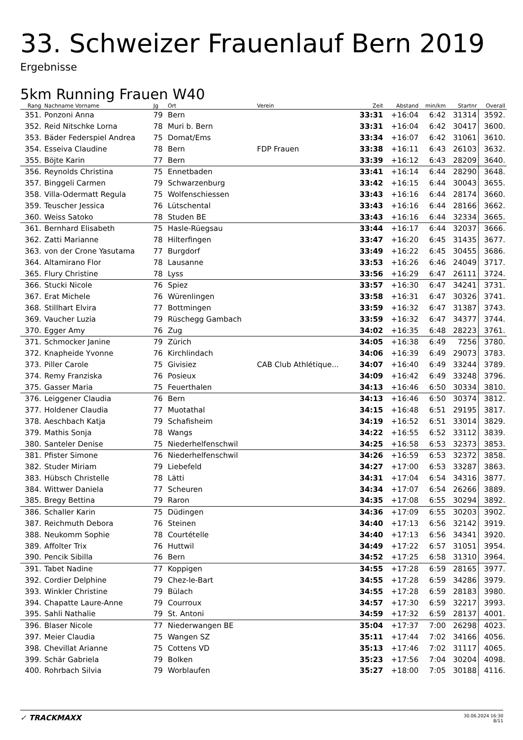33. Schweizer Frauenlauf Bern 2019
Ergebnisse
5km Running Frauen W40
| Rang | Nachname Vorname | Jg | Ort | Verein | Zeit | Abstand | min/km | Startnr | Overall |
| --- | --- | --- | --- | --- | --- | --- | --- | --- | --- |
| 351. | Ponzoni Anna | 79 | Bern | | 33:31 | +16:04 | 6:42 | 31314 | 3592. |
| 352. | Reid Nitschke Lorna | 78 | Muri b. Bern | | 33:31 | +16:04 | 6:42 | 30417 | 3600. |
| 353. | Bäder Federspiel Andrea | 75 | Domat/Ems | | 33:34 | +16:07 | 6:42 | 31061 | 3610. |
| 354. | Esseiva Claudine | 78 | Bern | FDP Frauen | 33:38 | +16:11 | 6:43 | 26103 | 3632. |
| 355. | Böjte Karin | 77 | Bern | | 33:39 | +16:12 | 6:43 | 28209 | 3640. |
| 356. | Reynolds Christina | 75 | Ennetbaden | | 33:41 | +16:14 | 6:44 | 28290 | 3648. |
| 357. | Binggeli Carmen | 79 | Schwarzenburg | | 33:42 | +16:15 | 6:44 | 30043 | 3655. |
| 358. | Villa-Odermatt Regula | 75 | Wolfenschiessen | | 33:43 | +16:16 | 6:44 | 28174 | 3660. |
| 359. | Teuscher Jessica | 76 | Lütschental | | 33:43 | +16:16 | 6:44 | 28166 | 3662. |
| 360. | Weiss Satoko | 78 | Studen BE | | 33:43 | +16:16 | 6:44 | 32334 | 3665. |
| 361. | Bernhard Elisabeth | 75 | Hasle-Rüegsau | | 33:44 | +16:17 | 6:44 | 32037 | 3666. |
| 362. | Zatti Marianne | 78 | Hilterfingen | | 33:47 | +16:20 | 6:45 | 31435 | 3677. |
| 363. | von der Crone Yasutama | 77 | Burgdorf | | 33:49 | +16:22 | 6:45 | 30455 | 3686. |
| 364. | Altamirano Flor | 78 | Lausanne | | 33:53 | +16:26 | 6:46 | 24049 | 3717. |
| 365. | Flury Christine | 78 | Lyss | | 33:56 | +16:29 | 6:47 | 26111 | 3724. |
| 366. | Stucki Nicole | 76 | Spiez | | 33:57 | +16:30 | 6:47 | 34241 | 3731. |
| 367. | Erat Michele | 76 | Würenlingen | | 33:58 | +16:31 | 6:47 | 30326 | 3741. |
| 368. | Stillhart Elvira | 77 | Bottmingen | | 33:59 | +16:32 | 6:47 | 31387 | 3743. |
| 369. | Vaucher Luzia | 79 | Rüschegg Gambach | | 33:59 | +16:32 | 6:47 | 34377 | 3744. |
| 370. | Egger Amy | 76 | Zug | | 34:02 | +16:35 | 6:48 | 28223 | 3761. |
| 371. | Schmocker Janine | 79 | Zürich | | 34:05 | +16:38 | 6:49 | 7256 | 3780. |
| 372. | Knapheide Yvonne | 76 | Kirchlindach | | 34:06 | +16:39 | 6:49 | 29073 | 3783. |
| 373. | Piller Carole | 75 | Givisiez | CAB Club Athlétique... | 34:07 | +16:40 | 6:49 | 33244 | 3789. |
| 374. | Remy Franziska | 76 | Posieux | | 34:09 | +16:42 | 6:49 | 33248 | 3796. |
| 375. | Gasser Maria | 75 | Feuerthalen | | 34:13 | +16:46 | 6:50 | 30334 | 3810. |
| 376. | Leiggener Claudia | 76 | Bern | | 34:13 | +16:46 | 6:50 | 30374 | 3812. |
| 377. | Holdener Claudia | 77 | Muotathal | | 34:15 | +16:48 | 6:51 | 29195 | 3817. |
| 378. | Aeschbach Katja | 79 | Schafisheim | | 34:19 | +16:52 | 6:51 | 33014 | 3829. |
| 379. | Mathis Sonja | 78 | Wangs | | 34:22 | +16:55 | 6:52 | 33112 | 3839. |
| 380. | Santeler Denise | 75 | Niederhelfenschwil | | 34:25 | +16:58 | 6:53 | 32373 | 3853. |
| 381. | Pfister Simone | 76 | Niederhelfenschwil | | 34:26 | +16:59 | 6:53 | 32372 | 3858. |
| 382. | Studer Miriam | 79 | Liebefeld | | 34:27 | +17:00 | 6:53 | 33287 | 3863. |
| 383. | Hübsch Christelle | 78 | Lätti | | 34:31 | +17:04 | 6:54 | 34316 | 3877. |
| 384. | Wittwer Daniela | 77 | Scheuren | | 34:34 | +17:07 | 6:54 | 26266 | 3889. |
| 385. | Bregy Bettina | 79 | Raron | | 34:35 | +17:08 | 6:55 | 30294 | 3892. |
| 386. | Schaller Karin | 75 | Düdingen | | 34:36 | +17:09 | 6:55 | 30203 | 3902. |
| 387. | Reichmuth Debora | 76 | Steinen | | 34:40 | +17:13 | 6:56 | 32142 | 3919. |
| 388. | Neukomm Sophie | 78 | Courtételle | | 34:40 | +17:13 | 6:56 | 34341 | 3920. |
| 389. | Affolter Trix | 76 | Huttwil | | 34:49 | +17:22 | 6:57 | 31051 | 3954. |
| 390. | Pencik Sibilla | 76 | Bern | | 34:52 | +17:25 | 6:58 | 31310 | 3964. |
| 391. | Tabet Nadine | 77 | Koppigen | | 34:55 | +17:28 | 6:59 | 28165 | 3977. |
| 392. | Cordier Delphine | 79 | Chez-le-Bart | | 34:55 | +17:28 | 6:59 | 34286 | 3979. |
| 393. | Winkler Christine | 79 | Bülach | | 34:55 | +17:28 | 6:59 | 28183 | 3980. |
| 394. | Chapatte Laure-Anne | 79 | Courroux | | 34:57 | +17:30 | 6:59 | 32217 | 3993. |
| 395. | Sahli Nathalie | 79 | St. Antoni | | 34:59 | +17:32 | 6:59 | 28137 | 4001. |
| 396. | Blaser Nicole | 77 | Niederwangen BE | | 35:04 | +17:37 | 7:00 | 26298 | 4023. |
| 397. | Meier Claudia | 75 | Wangen SZ | | 35:11 | +17:44 | 7:02 | 34166 | 4056. |
| 398. | Chevillat Arianne | 75 | Cottens VD | | 35:13 | +17:46 | 7:02 | 31117 | 4065. |
| 399. | Schär Gabriela | 79 | Bolken | | 35:23 | +17:56 | 7:04 | 30204 | 4098. |
| 400. | Rohrbach Silvia | 79 | Worblaufen | | 35:27 | +18:00 | 7:05 | 30188 | 4116. |
✓ TRACKMAXX 30.06.2024 16:30
8/11